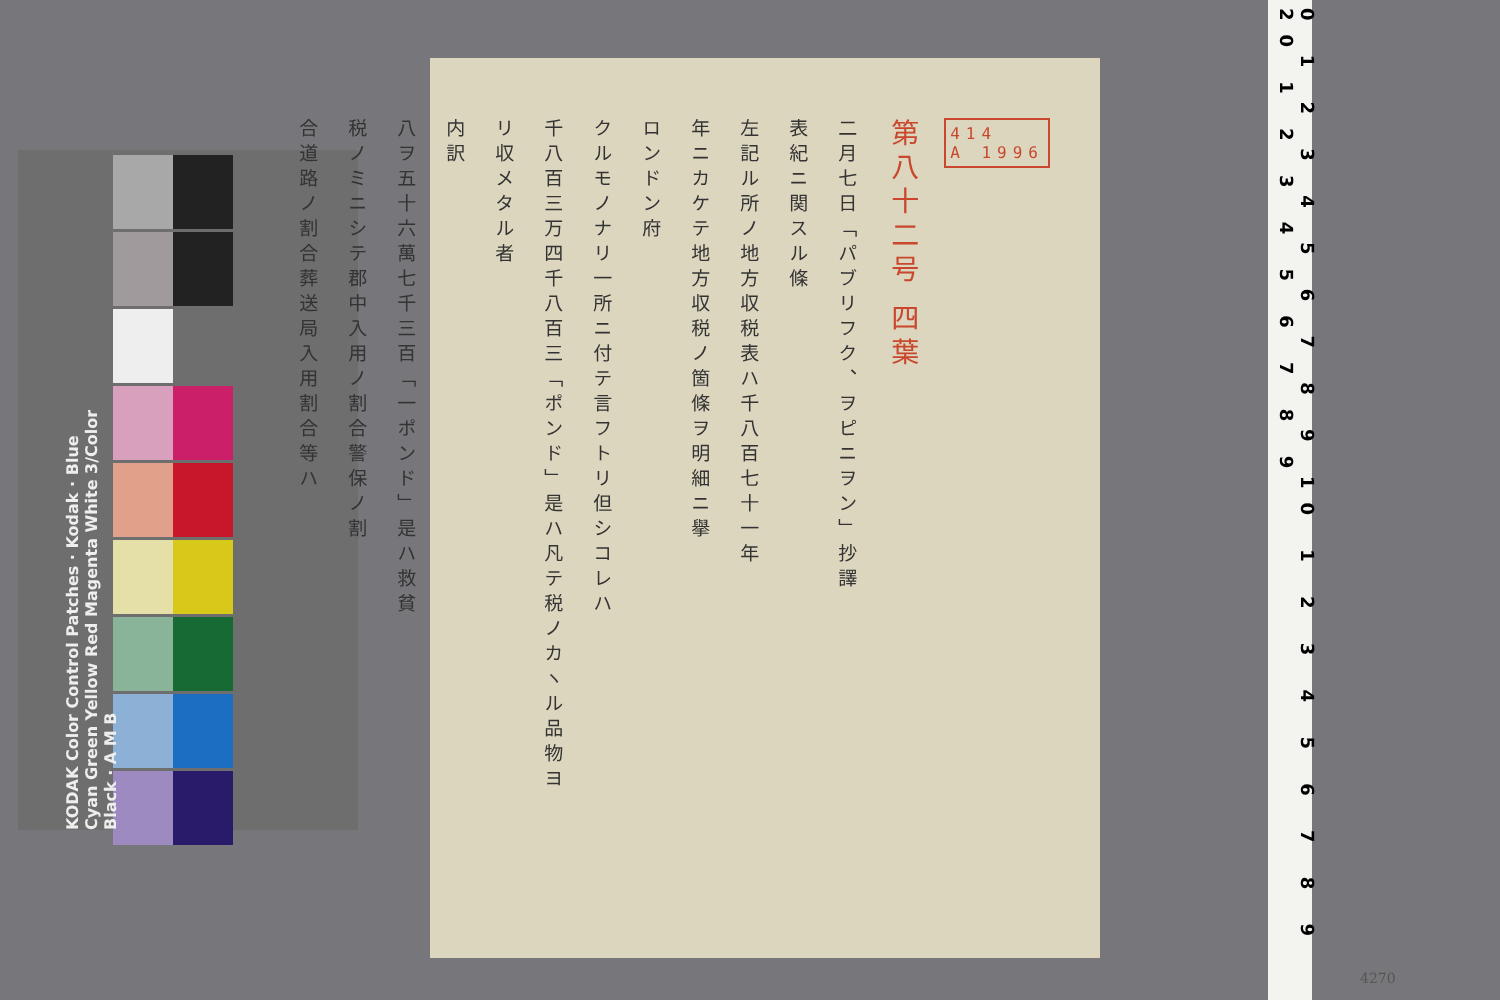KODAK Color Control Patches · Kodak · Blue Cyan Green Yellow Red Magenta White 3/Color Black · A M B
414
A 1996
第八十二号 四葉
二月七日「パブリフク、ヲピニヲン」抄譯
表紀ニ関スル條
左記ル所ノ地方収税表ハ千八百七十一年
年ニカケテ地方収税ノ箇條ヲ明細ニ擧
ロンドン府
クルモノナリ一所ニ付テ言フトリ但シコレハ
千八百三万四千八百三「ポンド」是ハ凡テ税ノカヽル品物ヨ
リ収メタル者
内訳
八ヲ五十六萬七千三百「一ポンド」是ハ救貧
税ノミニシテ郡中入用ノ割合警保ノ割
合道路ノ割合葬送局入用割合等ハ
4270
0 1 2 3 4 5 6 7 8 9 10 1 2 3 4 5 6 7 8 9 20 1 2 3 4 5 6 7 8 9